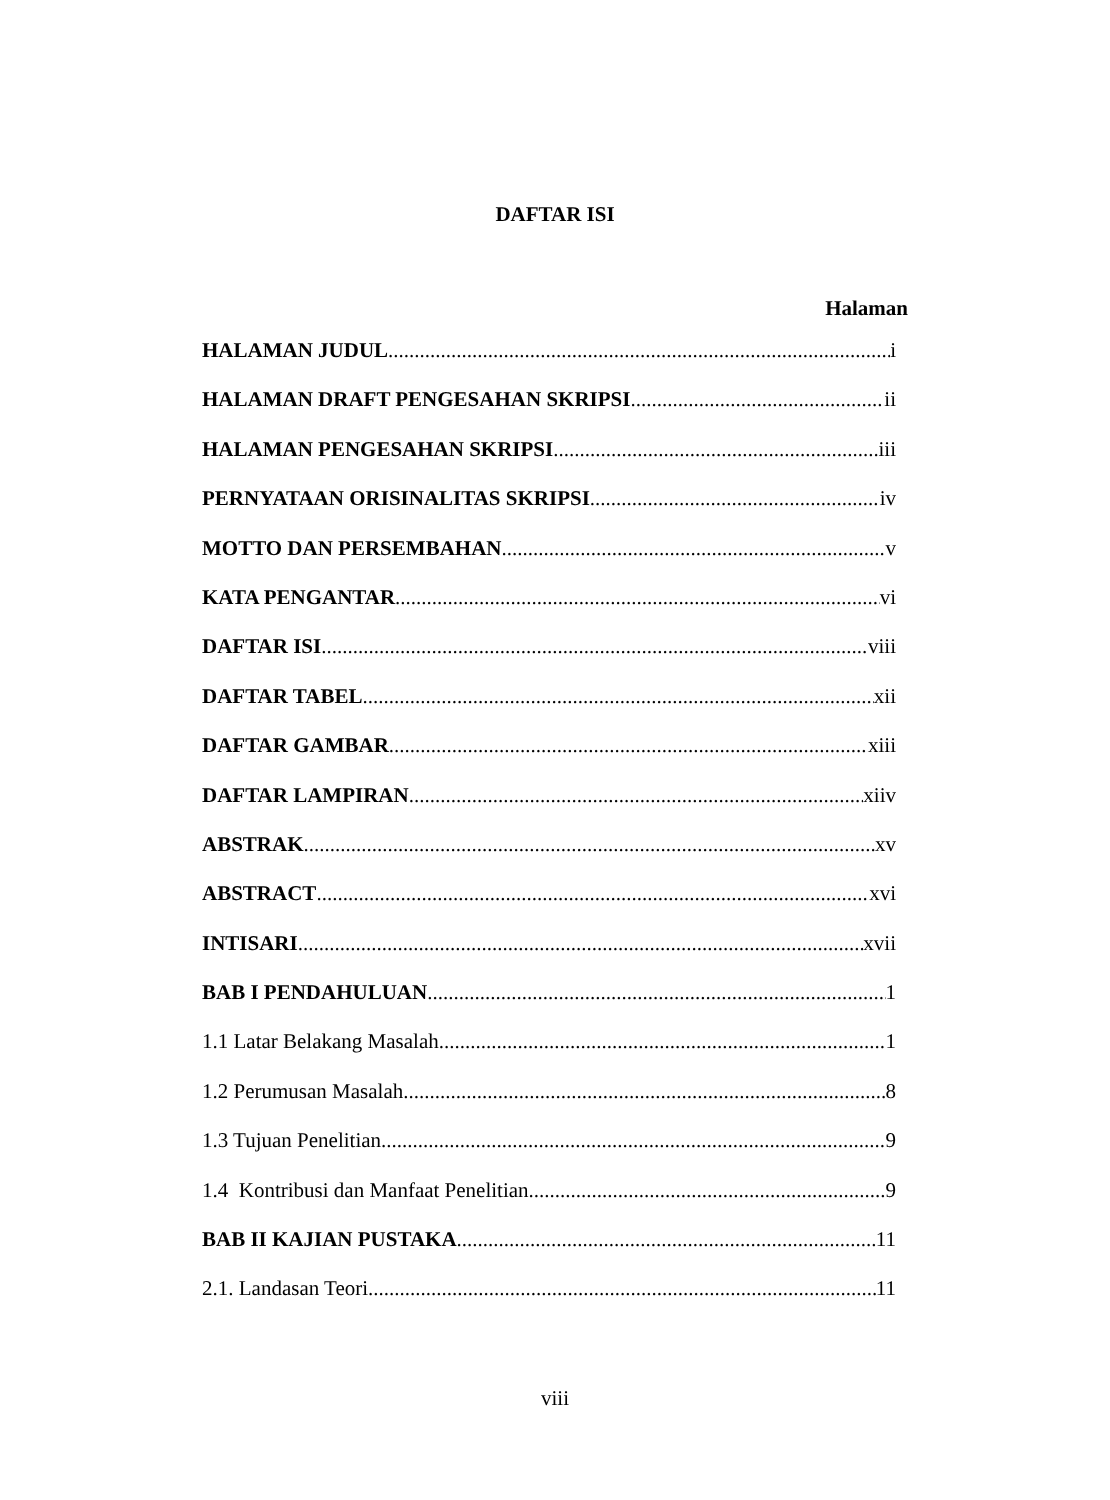DAFTAR ISI
Halaman
HALAMAN JUDUL i
HALAMAN DRAFT PENGESAHAN SKRIPSI ii
HALAMAN PENGESAHAN SKRIPSI iii
PERNYATAAN ORISINALITAS SKRIPSI iv
MOTTO DAN PERSEMBAHAN v
KATA PENGANTAR vi
DAFTAR ISI viii
DAFTAR TABEL xii
DAFTAR GAMBAR xiii
DAFTAR LAMPIRAN xiiv
ABSTRAK xv
ABSTRACT xvi
INTISARI xvii
BAB I PENDAHULUAN 1
1.1 Latar Belakang Masalah 1
1.2 Perumusan Masalah 8
1.3 Tujuan Penelitian 9
1.4 Kontribusi dan Manfaat Penelitian 9
BAB II KAJIAN PUSTAKA 11
2.1. Landasan Teori 11
viii